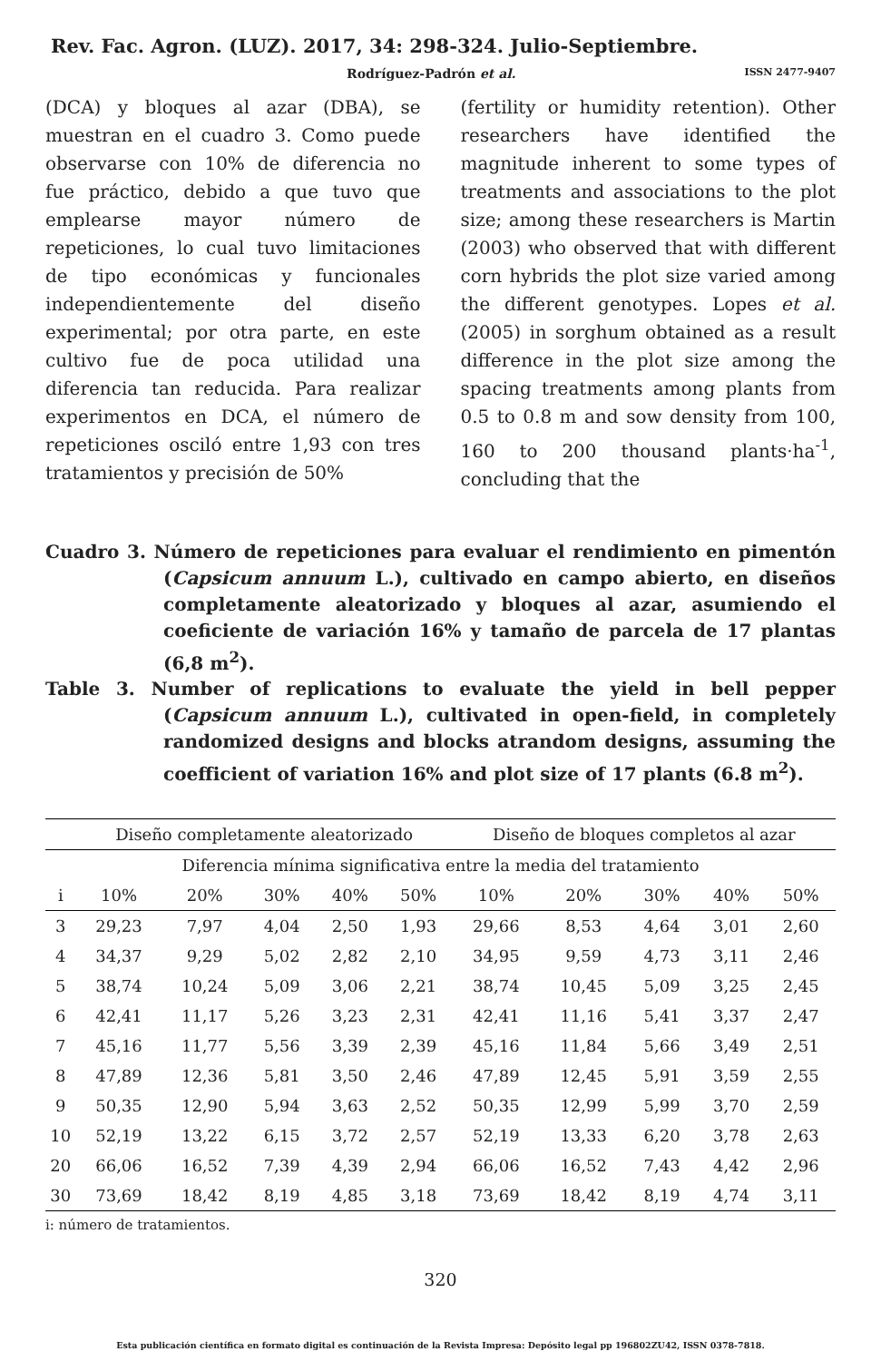Rev. Fac. Agron. (LUZ). 2017, 34: 298-324. Julio-Septiembre.
Rodríguez-Padrón et al. ISSN 2477-9407
(DCA) y bloques al azar (DBA), se muestran en el cuadro 3. Como puede observarse con 10% de diferencia no fue práctico, debido a que tuvo que emplearse mayor número de repeticiones, lo cual tuvo limitaciones de tipo económicas y funcionales independientemente del diseño experimental; por otra parte, en este cultivo fue de poca utilidad una diferencia tan reducida. Para realizar experimentos en DCA, el número de repeticiones osciló entre 1,93 con tres tratamientos y precisión de 50%
(fertility or humidity retention). Other researchers have identified the magnitude inherent to some types of treatments and associations to the plot size; among these researchers is Martin (2003) who observed that with different corn hybrids the plot size varied among the different genotypes. Lopes et al. (2005) in sorghum obtained as a result difference in the plot size among the spacing treatments among plants from 0.5 to 0.8 m and sow density from 100, 160 to 200 thousand plants·ha<sup>-1</sup>, concluding that the
Cuadro 3. Número de repeticiones para evaluar el rendimiento en pimentón (Capsicum annuum L.), cultivado en campo abierto, en diseños completamente aleatorizado y bloques al azar, asumiendo el coeficiente de variación 16% y tamaño de parcela de 17 plantas (6,8 m<sup>2</sup>).
Table 3. Number of replications to evaluate the yield in bell pepper (Capsicum annuum L.), cultivated in open-field, in completely randomized designs and blocks atrandom designs, assuming the coefficient of variation 16% and plot size of 17 plants (6.8 m<sup>2</sup>).
| | Diseño completamente aleatorizado | | | | | Diseño de bloques completos al azar | | | | |
| --- | --- | --- | --- | --- | --- | --- | --- | --- | --- | --- |
| Diferencia mínima significativa entre la media del tratamiento | | | | | | | | | | |
| i | 10% | 20% | 30% | 40% | 50% | 10% | 20% | 30% | 40% | 50% |
| 3 | 29,23 | 7,97 | 4,04 | 2,50 | 1,93 | 29,66 | 8,53 | 4,64 | 3,01 | 2,60 |
| 4 | 34,37 | 9,29 | 5,02 | 2,82 | 2,10 | 34,95 | 9,59 | 4,73 | 3,11 | 2,46 |
| 5 | 38,74 | 10,24 | 5,09 | 3,06 | 2,21 | 38,74 | 10,45 | 5,09 | 3,25 | 2,45 |
| 6 | 42,41 | 11,17 | 5,26 | 3,23 | 2,31 | 42,41 | 11,16 | 5,41 | 3,37 | 2,47 |
| 7 | 45,16 | 11,77 | 5,56 | 3,39 | 2,39 | 45,16 | 11,84 | 5,66 | 3,49 | 2,51 |
| 8 | 47,89 | 12,36 | 5,81 | 3,50 | 2,46 | 47,89 | 12,45 | 5,91 | 3,59 | 2,55 |
| 9 | 50,35 | 12,90 | 5,94 | 3,63 | 2,52 | 50,35 | 12,99 | 5,99 | 3,70 | 2,59 |
| 10 | 52,19 | 13,22 | 6,15 | 3,72 | 2,57 | 52,19 | 13,33 | 6,20 | 3,78 | 2,63 |
| 20 | 66,06 | 16,52 | 7,39 | 4,39 | 2,94 | 66,06 | 16,52 | 7,43 | 4,42 | 2,96 |
| 30 | 73,69 | 18,42 | 8,19 | 4,85 | 3,18 | 73,69 | 18,42 | 8,19 | 4,74 | 3,11 |
i: número de tratamientos.
320
Esta publicación científica en formato digital es continuación de la Revista Impresa: Depósito legal pp 196802ZU42, ISSN 0378-7818.